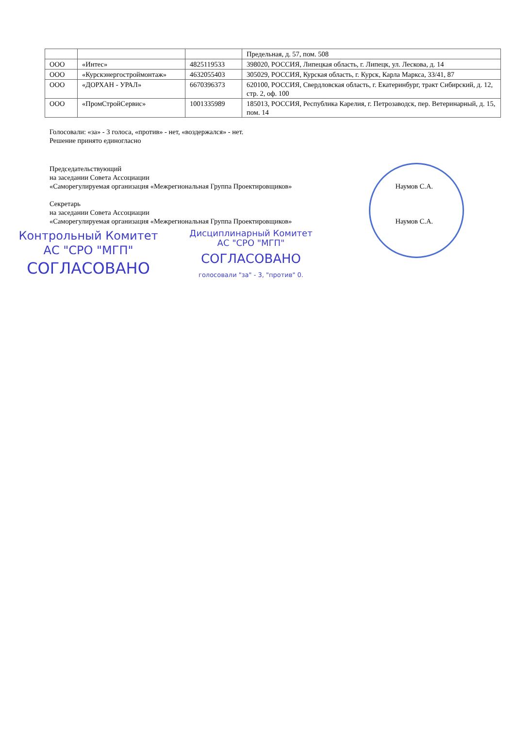| | | | Предельная, д. 57, пом. 508 |
| ООО | «Интес» | 4825119533 | 398020, РОССИЯ, Липецкая область, г. Липецк, ул. Лескова, д. 14 |
| ООО | «Курскэнергостроймонтаж» | 4632055403 | 305029, РОССИЯ, Курская область, г. Курск, Карла Маркса, 33/41, 87 |
| ООО | «ДОРХАН - УРАЛ» | 6670396373 | 620100, РОССИЯ, Свердловская область, г. Екатеринбург, тракт Сибирский, д. 12, стр. 2, оф. 100 |
| ООО | «ПромСтройСервис» | 1001335989 | 185013, РОССИЯ, Республика Карелия, г. Петрозаводск, пер. Ветеринарный, д. 15, пом. 14 |
Голосовали: «за» - 3 голоса, «против» - нет, «воздержался» - нет.
Решение принято единогласно
Председательствующий
на заседании Совета Ассоциации
«Саморегулируемая организация «Межрегиональная Группа Проектировщиков» Наумов С.А.
Секретарь
на заседании Совета Ассоциации
«Саморегулируемая организация «Межрегиональная Группа Проектировщиков» Наумов С.А.
Контрольный Комитет
АС "СРО "МГП"
СОГЛАСОВАНО
Дисциплинарный Комитет
АС "СРО "МГП"
СОГЛАСОВАНО
голосовали "за" - 3, "против" 0.